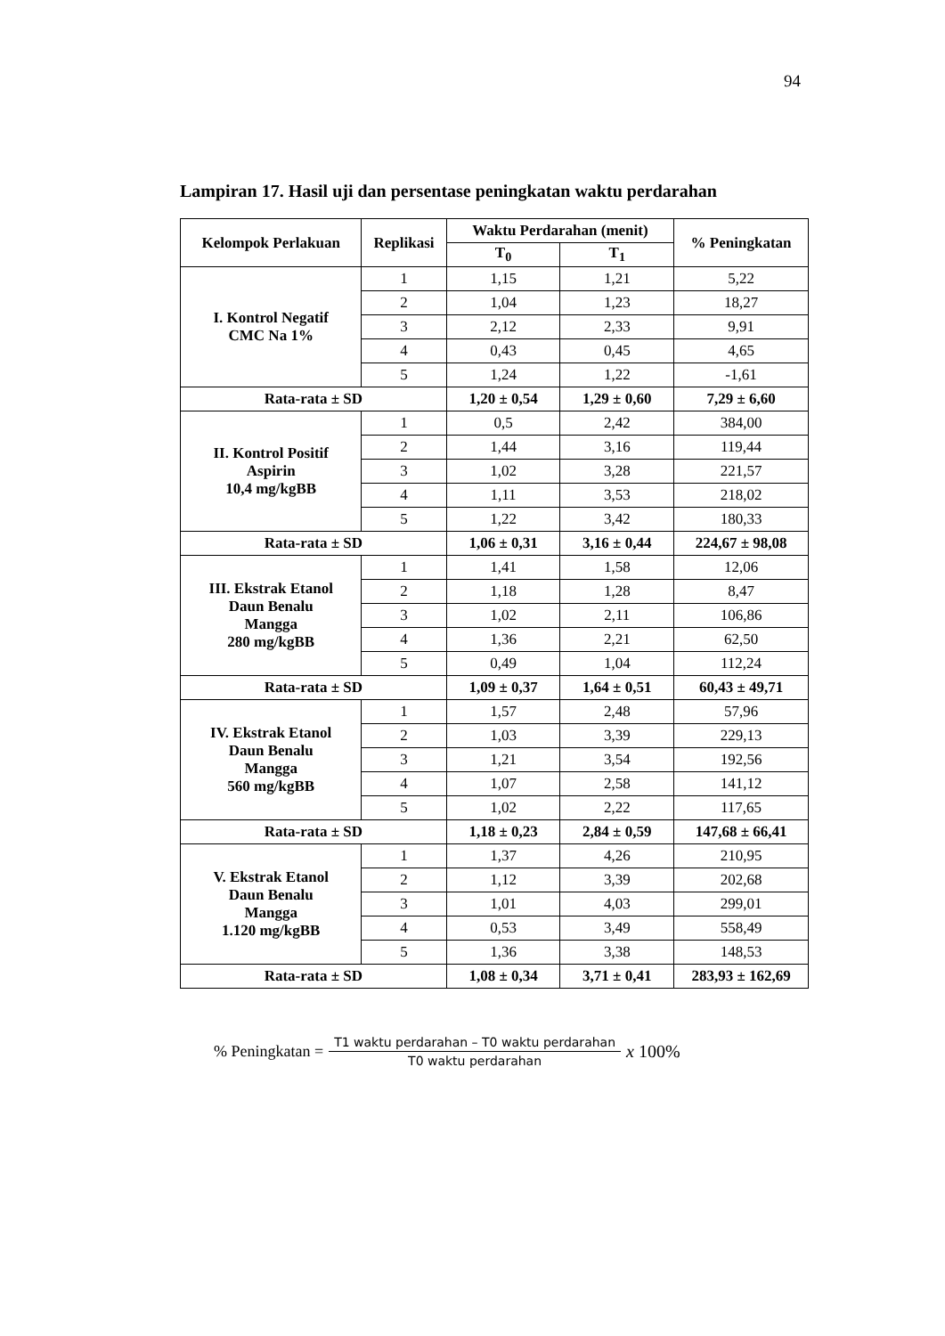94
Lampiran 17. Hasil uji dan persentase peningkatan waktu perdarahan
| Kelompok Perlakuan | Replikasi | Waktu Perdarahan (menit) | | % Peningkatan |
| --- | --- | --- | --- | --- |
| | | T<sub>0</sub> | T<sub>1</sub> | |
| I. Kontrol Negatif CMC Na 1% | 1 | 1,15 | 1,21 | 5,22 |
| | 2 | 1,04 | 1,23 | 18,27 |
| | 3 | 2,12 | 2,33 | 9,91 |
| | 4 | 0,43 | 0,45 | 4,65 |
| | 5 | 1,24 | 1,22 | -1,61 |
| Rata-rata ± SD | | 1,20 ± 0,54 | 1,29 ± 0,60 | 7,29 ± 6,60 |
| II. Kontrol Positif Aspirin 10,4 mg/kgBB | 1 | 0,5 | 2,42 | 384,00 |
| | 2 | 1,44 | 3,16 | 119,44 |
| | 3 | 1,02 | 3,28 | 221,57 |
| | 4 | 1,11 | 3,53 | 218,02 |
| | 5 | 1,22 | 3,42 | 180,33 |
| Rata-rata ± SD | | 1,06 ± 0,31 | 3,16 ± 0,44 | 224,67 ± 98,08 |
| III. Ekstrak Etanol Daun Benalu Mangga 280 mg/kgBB | 1 | 1,41 | 1,58 | 12,06 |
| | 2 | 1,18 | 1,28 | 8,47 |
| | 3 | 1,02 | 2,11 | 106,86 |
| | 4 | 1,36 | 2,21 | 62,50 |
| | 5 | 0,49 | 1,04 | 112,24 |
| Rata-rata ± SD | | 1,09 ± 0,37 | 1,64 ± 0,51 | 60,43 ± 49,71 |
| IV. Ekstrak Etanol Daun Benalu Mangga 560 mg/kgBB | 1 | 1,57 | 2,48 | 57,96 |
| | 2 | 1,03 | 3,39 | 229,13 |
| | 3 | 1,21 | 3,54 | 192,56 |
| | 4 | 1,07 | 2,58 | 141,12 |
| | 5 | 1,02 | 2,22 | 117,65 |
| Rata-rata ± SD | | 1,18 ± 0,23 | 2,84 ± 0,59 | 147,68 ± 66,41 |
| V. Ekstrak Etanol Daun Benalu Mangga 1.120 mg/kgBB | 1 | 1,37 | 4,26 | 210,95 |
| | 2 | 1,12 | 3,39 | 202,68 |
| | 3 | 1,01 | 4,03 | 299,01 |
| | 4 | 0,53 | 3,49 | 558,49 |
| | 5 | 1,36 | 3,38 | 148,53 |
| Rata-rata ± SD | | 1,08 ± 0,34 | 3,71 ± 0,41 | 283,93 ± 162,69 |
% Peningkatan = T1 waktu perdarahan – T0 waktu perdarahan T0 waktu perdarahan x 100%